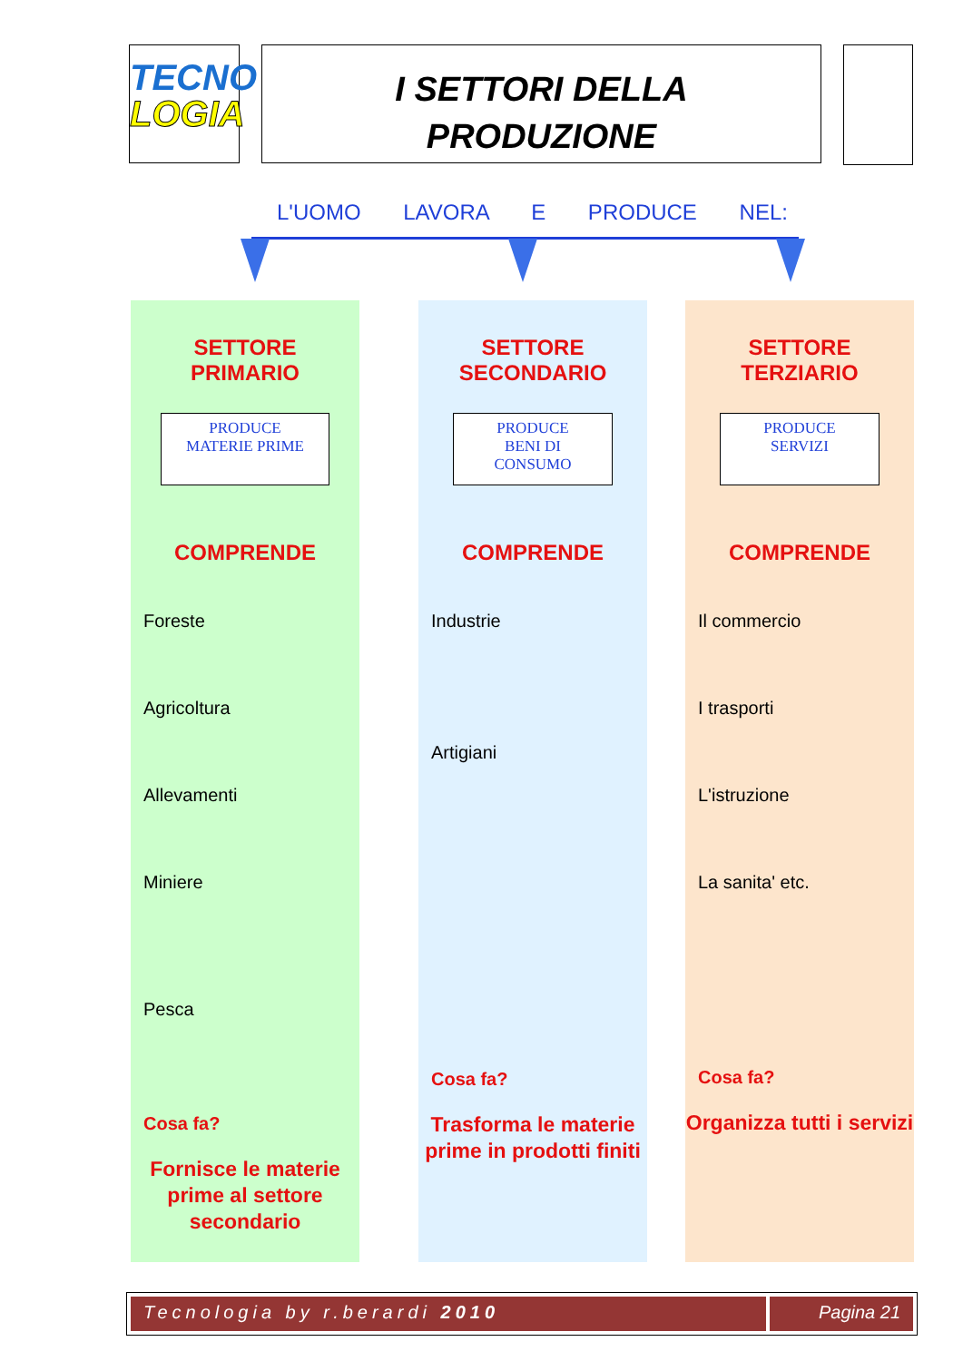TECNO
LOGIA
I SETTORI DELLA
PRODUZIONE
L'UOMO LAVORA E PRODUCE NEL:
SETTORE
PRIMARIO
PRODUCE
MATERIE PRIME
COMPRENDE
Foreste
Agricoltura
Allevamenti
Miniere
Pesca
Cosa fa?
Fornisce le materie
prime al settore secondario
SETTORE
SECONDARIO
PRODUCE
BENI DI
CONSUMO
COMPRENDE
Industrie
Artigiani
Cosa fa?
Trasforma le materie
prime in prodotti finiti
SETTORE
TERZIARIO
PRODUCE
SERVIZI
COMPRENDE
Il commercio
I trasporti
L'istruzione
La sanita' etc.
Cosa fa?
Organizza tutti i servizi
Tecnologia by r.berardi 2010 Pagina 21